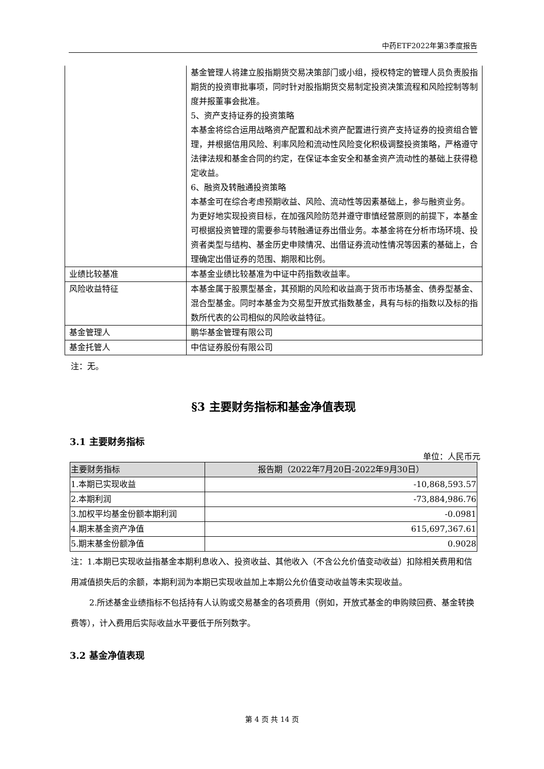中药ETF2022年第3季度报告
| | 基金管理人将建立股指期货交易决策部门或小组，授权特定的管理人员负责股指期货的投资审批事项，同时针对股指期货交易制定投资决策流程和风险控制等制度并报董事会批准。 5、资产支持证券的投资策略 本基金将综合运用战略资产配置和战术资产配置进行资产支持证券的投资组合管理，并根据信用风险、利率风险和流动性风险变化积极调整投资策略，严格遵守法律法规和基金合同的约定，在保证本金安全和基金资产流动性的基础上获得稳定收益。 6、融资及转融通投资策略 本基金可在综合考虑预期收益、风险、流动性等因素基础上，参与融资业务。 为更好地实现投资目标，在加强风险防范并遵守审慎经营原则的前提下，本基金可根据投资管理的需要参与转融通证券出借业务。本基金将在分析市场环境、投资者类型与结构、基金历史申赎情况、出借证券流动性情况等因素的基础上，合理确定出借证券的范围、期限和比例。 |
| 业绩比较基准 | 本基金业绩比较基准为中证中药指数收益率。 |
| 风险收益特征 | 本基金属于股票型基金，其预期的风险和收益高于货币市场基金、债券型基金、混合型基金。同时本基金为交易型开放式指数基金，具有与标的指数以及标的指数所代表的公司相似的风险收益特征。 |
| 基金管理人 | 鹏华基金管理有限公司 |
| 基金托管人 | 中信证券股份有限公司 |
注：无。
§3 主要财务指标和基金净值表现
3.1 主要财务指标
单位：人民币元
| 主要财务指标 | 报告期（2022年7月20日-2022年9月30日） |
| --- | --- |
| 1.本期已实现收益 | -10,868,593.57 |
| 2.本期利润 | -73,884,986.76 |
| 3.加权平均基金份额本期利润 | -0.0981 |
| 4.期末基金资产净值 | 615,697,367.61 |
| 5.期末基金份额净值 | 0.9028 |
注：1.本期已实现收益指基金本期利息收入、投资收益、其他收入（不含公允价值变动收益）扣除相关费用和信用减值损失后的余额，本期利润为本期已实现收益加上本期公允价值变动收益等未实现收益。
2.所述基金业绩指标不包括持有人认购或交易基金的各项费用（例如，开放式基金的申购赎回费、基金转换费等），计入费用后实际收益水平要低于所列数字。
3.2 基金净值表现
第 4 页 共 14 页